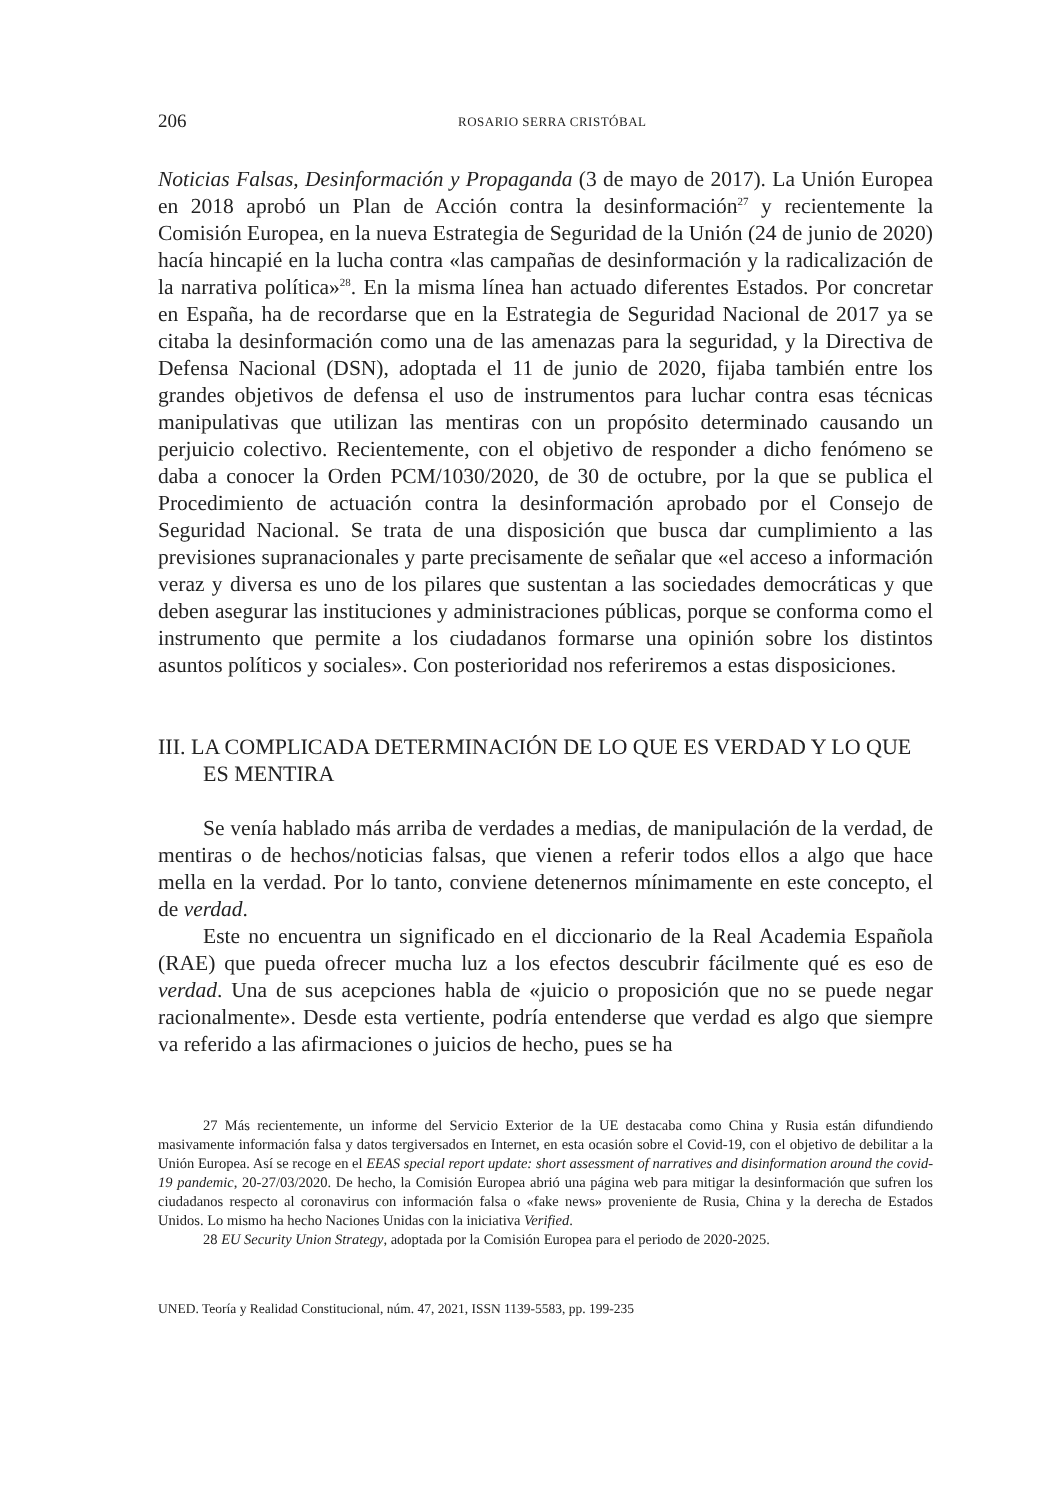206 ROSARIO SERRA CRISTÓBAL
Noticias Falsas, Desinformación y Propaganda (3 de mayo de 2017). La Unión Europea en 2018 aprobó un Plan de Acción contra la desinformación<sup>27</sup> y recientemente la Comisión Europea, en la nueva Estrategia de Seguridad de la Unión (24 de junio de 2020) hacía hincapié en la lucha contra «las campañas de desinformación y la radicalización de la narrativa política»<sup>28</sup>. En la misma línea han actuado diferentes Estados. Por concretar en España, ha de recordarse que en la Estrategia de Seguridad Nacional de 2017 ya se citaba la desinformación como una de las amenazas para la seguridad, y la Directiva de Defensa Nacional (DSN), adoptada el 11 de junio de 2020, fijaba también entre los grandes objetivos de defensa el uso de instrumentos para luchar contra esas técnicas manipulativas que utilizan las mentiras con un propósito determinado causando un perjuicio colectivo. Recientemente, con el objetivo de responder a dicho fenómeno se daba a conocer la Orden PCM/1030/2020, de 30 de octubre, por la que se publica el Procedimiento de actuación contra la desinformación aprobado por el Consejo de Seguridad Nacional. Se trata de una disposición que busca dar cumplimiento a las previsiones supranacionales y parte precisamente de señalar que «el acceso a información veraz y diversa es uno de los pilares que sustentan a las sociedades democráticas y que deben asegurar las instituciones y administraciones públicas, porque se conforma como el instrumento que permite a los ciudadanos formarse una opinión sobre los distintos asuntos políticos y sociales». Con posterioridad nos referiremos a estas disposiciones.
III. LA COMPLICADA DETERMINACIÓN DE LO QUE ES VERDAD Y LO QUE ES MENTIRA
Se venía hablado más arriba de verdades a medias, de manipulación de la verdad, de mentiras o de hechos/noticias falsas, que vienen a referir todos ellos a algo que hace mella en la verdad. Por lo tanto, conviene detenernos mínimamente en este concepto, el de verdad.
Este no encuentra un significado en el diccionario de la Real Academia Española (RAE) que pueda ofrecer mucha luz a los efectos descubrir fácilmente qué es eso de verdad. Una de sus acepciones habla de «juicio o proposición que no se puede negar racionalmente». Desde esta vertiente, podría entenderse que verdad es algo que siempre va referido a las afirmaciones o juicios de hecho, pues se ha
27 Más recientemente, un informe del Servicio Exterior de la UE destacaba como China y Rusia están difundiendo masivamente información falsa y datos tergiversados en Internet, en esta ocasión sobre el Covid-19, con el objetivo de debilitar a la Unión Europea. Así se recoge en el EEAS special report update: short assessment of narratives and disinformation around the covid-19 pandemic, 20-27/03/2020. De hecho, la Comisión Europea abrió una página web para mitigar la desinformación que sufren los ciudadanos respecto al coronavirus con información falsa o «fake news» proveniente de Rusia, China y la derecha de Estados Unidos. Lo mismo ha hecho Naciones Unidas con la iniciativa Verified.
28 EU Security Union Strategy, adoptada por la Comisión Europea para el periodo de 2020-2025.
UNED. Teoría y Realidad Constitucional, núm. 47, 2021, ISSN 1139-5583, pp. 199-235